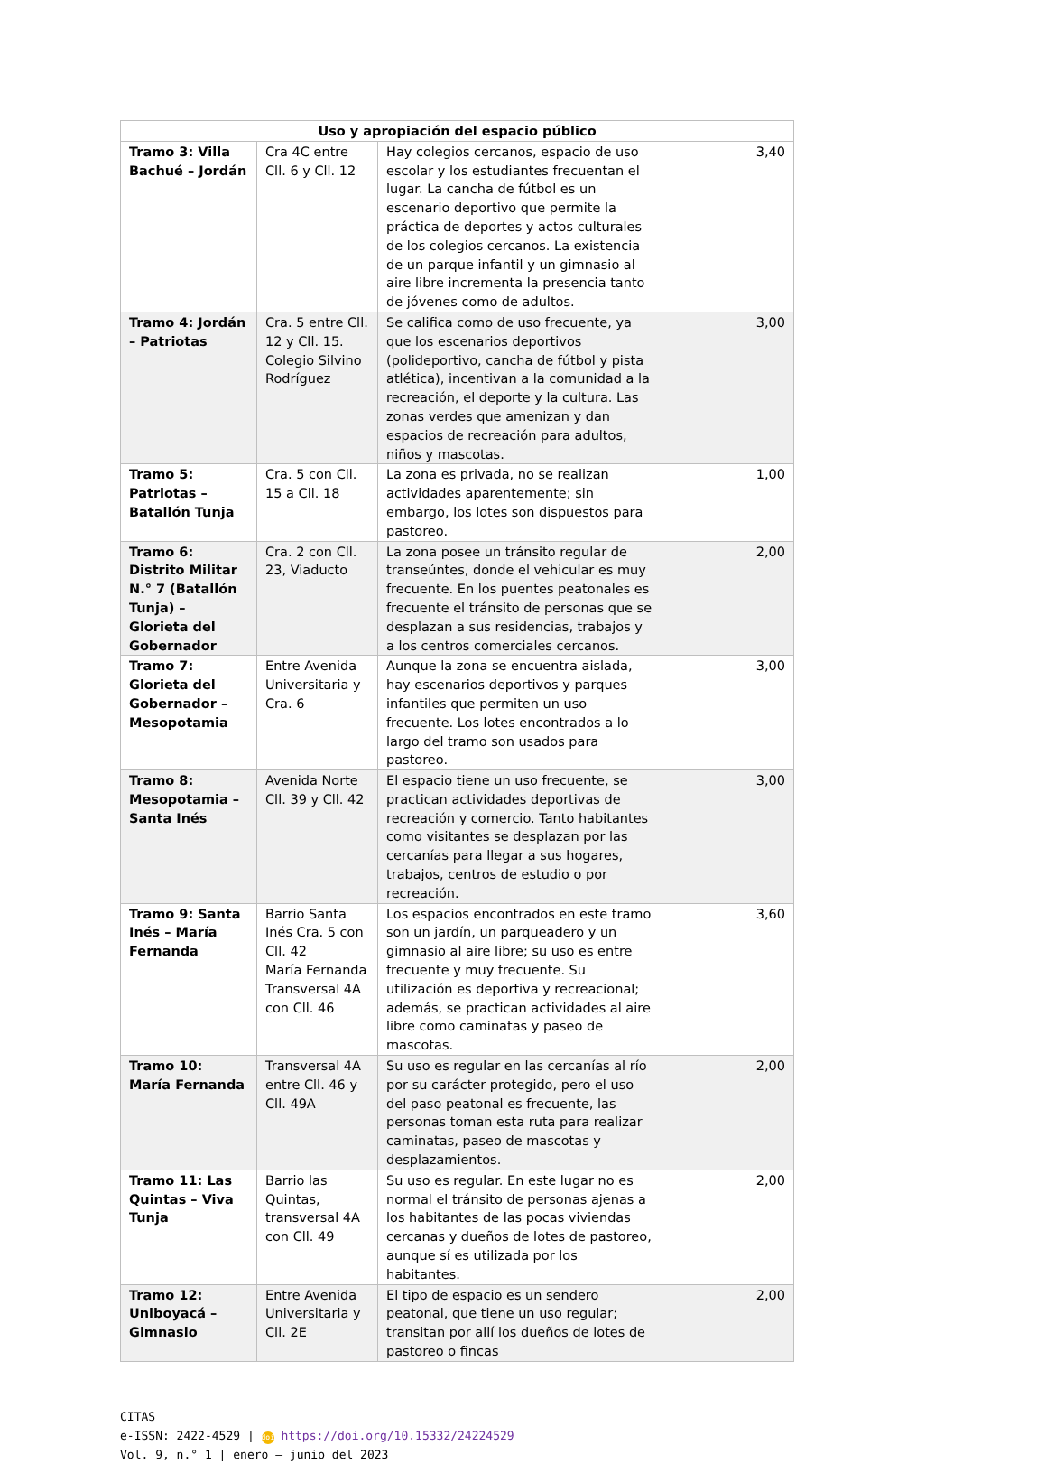| Uso y apropiación del espacio público | | | |
| --- | --- | --- | --- |
| Tramo 3: Villa Bachué – Jordán | Cra 4C entre Cll. 6 y Cll. 12 | Hay colegios cercanos, espacio de uso escolar y los estudiantes frecuentan el lugar. La cancha de fútbol es un escenario deportivo que permite la práctica de deportes y actos culturales de los colegios cercanos. La existencia de un parque infantil y un gimnasio al aire libre incrementa la presencia tanto de jóvenes como de adultos. | 3,40 |
| Tramo 4: Jordán – Patriotas | Cra. 5 entre Cll. 12 y Cll. 15. Colegio Silvino Rodríguez | Se califica como de uso frecuente, ya que los escenarios deportivos (polideportivo, cancha de fútbol y pista atlética), incentivan a la comunidad a la recreación, el deporte y la cultura. Las zonas verdes que amenizan y dan espacios de recreación para adultos, niños y mascotas. | 3,00 |
| Tramo 5: Patriotas – Batallón Tunja | Cra. 5 con Cll. 15 a Cll. 18 | La zona es privada, no se realizan actividades aparentemente; sin embargo, los lotes son dispuestos para pastoreo. | 1,00 |
| Tramo 6: Distrito Militar N.° 7 (Batallón Tunja) – Glorieta del Gobernador | Cra. 2 con Cll. 23, Viaducto | La zona posee un tránsito regular de transeúntes, donde el vehicular es muy frecuente. En los puentes peatonales es frecuente el tránsito de personas que se desplazan a sus residencias, trabajos y a los centros comerciales cercanos. | 2,00 |
| Tramo 7: Glorieta del Gobernador – Mesopotamia | Entre Avenida Universitaria y Cra. 6 | Aunque la zona se encuentra aislada, hay escenarios deportivos y parques infantiles que permiten un uso frecuente. Los lotes encontrados a lo largo del tramo son usados para pastoreo. | 3,00 |
| Tramo 8: Mesopotamia – Santa Inés | Avenida Norte Cll. 39 y Cll. 42 | El espacio tiene un uso frecuente, se practican actividades deportivas de recreación y comercio. Tanto habitantes como visitantes se desplazan por las cercanías para llegar a sus hogares, trabajos, centros de estudio o por recreación. | 3,00 |
| Tramo 9: Santa Inés – María Fernanda | Barrio Santa Inés Cra. 5 con Cll. 42 María Fernanda Transversal 4A con Cll. 46 | Los espacios encontrados en este tramo son un jardín, un parqueadero y un gimnasio al aire libre; su uso es entre frecuente y muy frecuente. Su utilización es deportiva y recreacional; además, se practican actividades al aire libre como caminatas y paseo de mascotas. | 3,60 |
| Tramo 10: María Fernanda | Transversal 4A entre Cll. 46 y Cll. 49A | Su uso es regular en las cercanías al río por su carácter protegido, pero el uso del paso peatonal es frecuente, las personas toman esta ruta para realizar caminatas, paseo de mascotas y desplazamientos. | 2,00 |
| Tramo 11: Las Quintas – Viva Tunja | Barrio las Quintas, transversal 4A con Cll. 49 | Su uso es regular. En este lugar no es normal el tránsito de personas ajenas a los habitantes de las pocas viviendas cercanas y dueños de lotes de pastoreo, aunque sí es utilizada por los habitantes. | 2,00 |
| Tramo 12: Uniboyacá – Gimnasio | Entre Avenida Universitaria y Cll. 2E | El tipo de espacio es un sendero peatonal, que tiene un uso regular; transitan por allí los dueños de lotes de pastoreo o fincas | 2,00 |
CITAS
e-ISSN: 2422-4529 | doi https://doi.org/10.15332/24224529
Vol. 9, n.° 1 | enero – junio del 2023